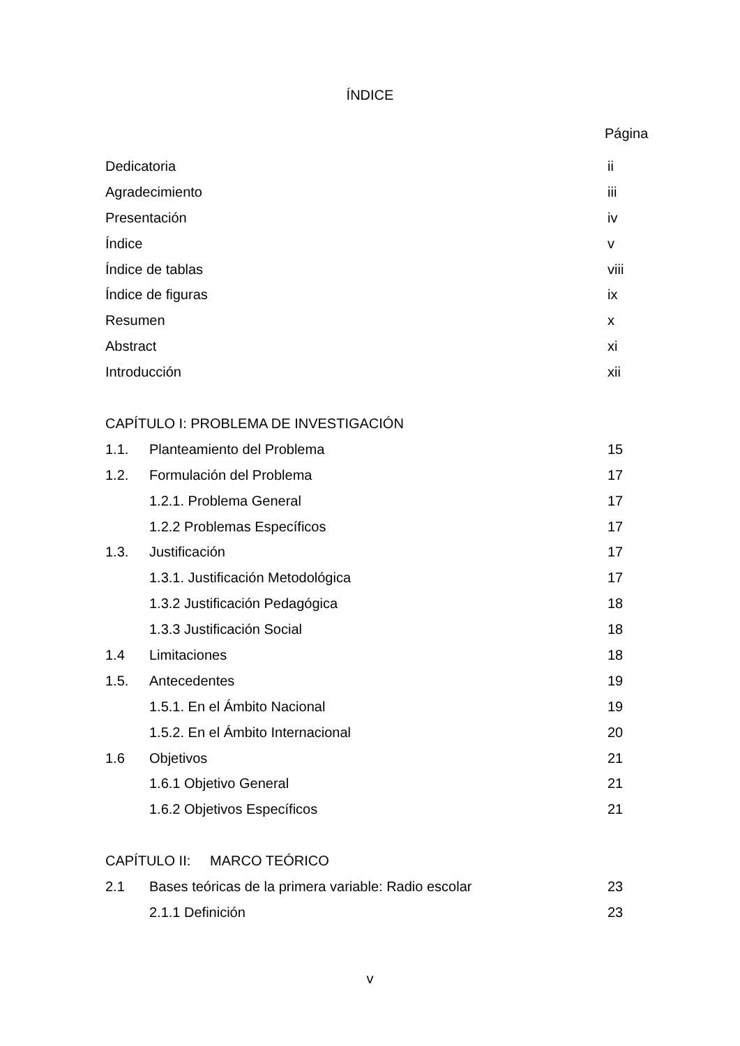ÍNDICE
Página
Dedicatoria ii
Agradecimiento iii
Presentación iv
Índice v
Índice de tablas viii
Índice de figuras ix
Resumen x
Abstract xi
Introducción xii
CAPÍTULO I: PROBLEMA DE INVESTIGACIÓN
1.1. Planteamiento del Problema 15
1.2. Formulación del Problema 17
1.2.1. Problema General 17
1.2.2 Problemas Específicos 17
1.3. Justificación 17
1.3.1. Justificación Metodológica 17
1.3.2 Justificación Pedagógica 18
1.3.3 Justificación Social 18
1.4 Limitaciones 18
1.5. Antecedentes 19
1.5.1. En el Ámbito Nacional 19
1.5.2. En el Ámbito Internacional 20
1.6 Objetivos 21
1.6.1 Objetivo General 21
1.6.2 Objetivos Específicos 21
CAPÍTULO II: MARCO TEÓRICO
2.1 Bases teóricas de la primera variable: Radio escolar 23
2.1.1 Definición 23
v